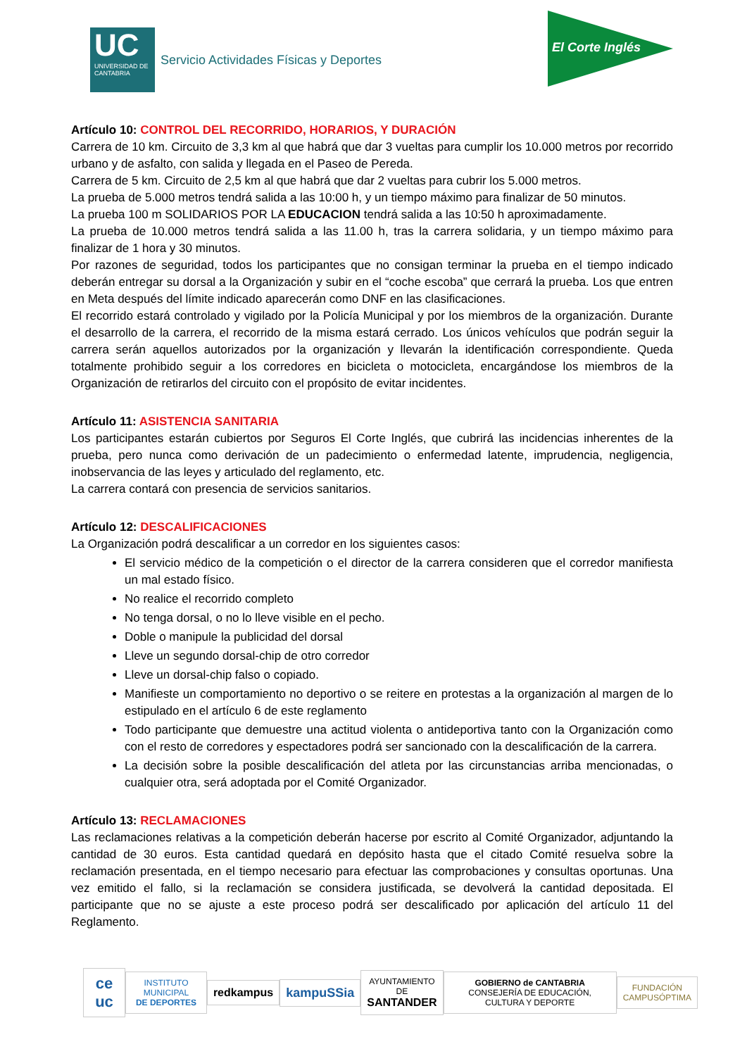UC
UNIVERSIDAD DE CANTABRIA
Servicio Actividades Físicas y Deportes
El Corte Inglés
Artículo 10: CONTROL DEL RECORRIDO, HORARIOS, Y DURACIÓN
Carrera de 10 km. Circuito de 3,3 km al que habrá que dar 3 vueltas para cumplir los 10.000 metros por recorrido urbano y de asfalto, con salida y llegada en el Paseo de Pereda.
Carrera de 5 km. Circuito de 2,5 km al que habrá que dar 2 vueltas para cubrir los 5.000 metros.
La prueba de 5.000 metros tendrá salida a las 10:00 h, y un tiempo máximo para finalizar de 50 minutos.
La prueba 100 m SOLIDARIOS POR LA EDUCACION tendrá salida a las 10:50 h aproximadamente.
La prueba de 10.000 metros tendrá salida a las 11.00 h, tras la carrera solidaria, y un tiempo máximo para finalizar de 1 hora y 30 minutos.
Por razones de seguridad, todos los participantes que no consigan terminar la prueba en el tiempo indicado deberán entregar su dorsal a la Organización y subir en el “coche escoba” que cerrará la prueba. Los que entren en Meta después del límite indicado aparecerán como DNF en las clasificaciones.
El recorrido estará controlado y vigilado por la Policía Municipal y por los miembros de la organización. Durante el desarrollo de la carrera, el recorrido de la misma estará cerrado. Los únicos vehículos que podrán seguir la carrera serán aquellos autorizados por la organización y llevarán la identificación correspondiente. Queda totalmente prohibido seguir a los corredores en bicicleta o motocicleta, encargándose los miembros de la Organización de retirarlos del circuito con el propósito de evitar incidentes.
Artículo 11: ASISTENCIA SANITARIA
Los participantes estarán cubiertos por Seguros El Corte Inglés, que cubrirá las incidencias inherentes de la prueba, pero nunca como derivación de un padecimiento o enfermedad latente, imprudencia, negligencia, inobservancia de las leyes y articulado del reglamento, etc.
La carrera contará con presencia de servicios sanitarios.
Artículo 12: DESCALIFICACIONES
La Organización podrá descalificar a un corredor en los siguientes casos:
El servicio médico de la competición o el director de la carrera consideren que el corredor manifiesta un mal estado físico.
No realice el recorrido completo
No tenga dorsal, o no lo lleve visible en el pecho.
Doble o manipule la publicidad del dorsal
Lleve un segundo dorsal-chip de otro corredor
Lleve un dorsal-chip falso o copiado.
Manifieste un comportamiento no deportivo o se reitere en protestas a la organización al margen de lo estipulado en el artículo 6 de este reglamento
Todo participante que demuestre una actitud violenta o antideportiva tanto con la Organización como con el resto de corredores y espectadores podrá ser sancionado con la descalificación de la carrera.
La decisión sobre la posible descalificación del atleta por las circunstancias arriba mencionadas, o cualquier otra, será adoptada por el Comité Organizador.
Artículo 13: RECLAMACIONES
Las reclamaciones relativas a la competición deberán hacerse por escrito al Comité Organizador, adjuntando la cantidad de 30 euros. Esta cantidad quedará en depósito hasta que el citado Comité resuelva sobre la reclamación presentada, en el tiempo necesario para efectuar las comprobaciones y consultas oportunas. Una vez emitido el fallo, si la reclamación se considera justificada, se devolverá la cantidad depositada. El participante que no se ajuste a este proceso podrá ser descalificado por aplicación del artículo 11 del Reglamento.
ce uc
INSTITUTO MUNICIPAL
DE DEPORTES
redkampus kampuSSia
AYUNTAMIENTO DE
SANTANDER
GOBIERNO de CANTABRIA
CONSEJERÍA DE EDUCACIÓN, CULTURA Y DEPORTE
FUNDACIÓN
CAMPUSÓPTIMA